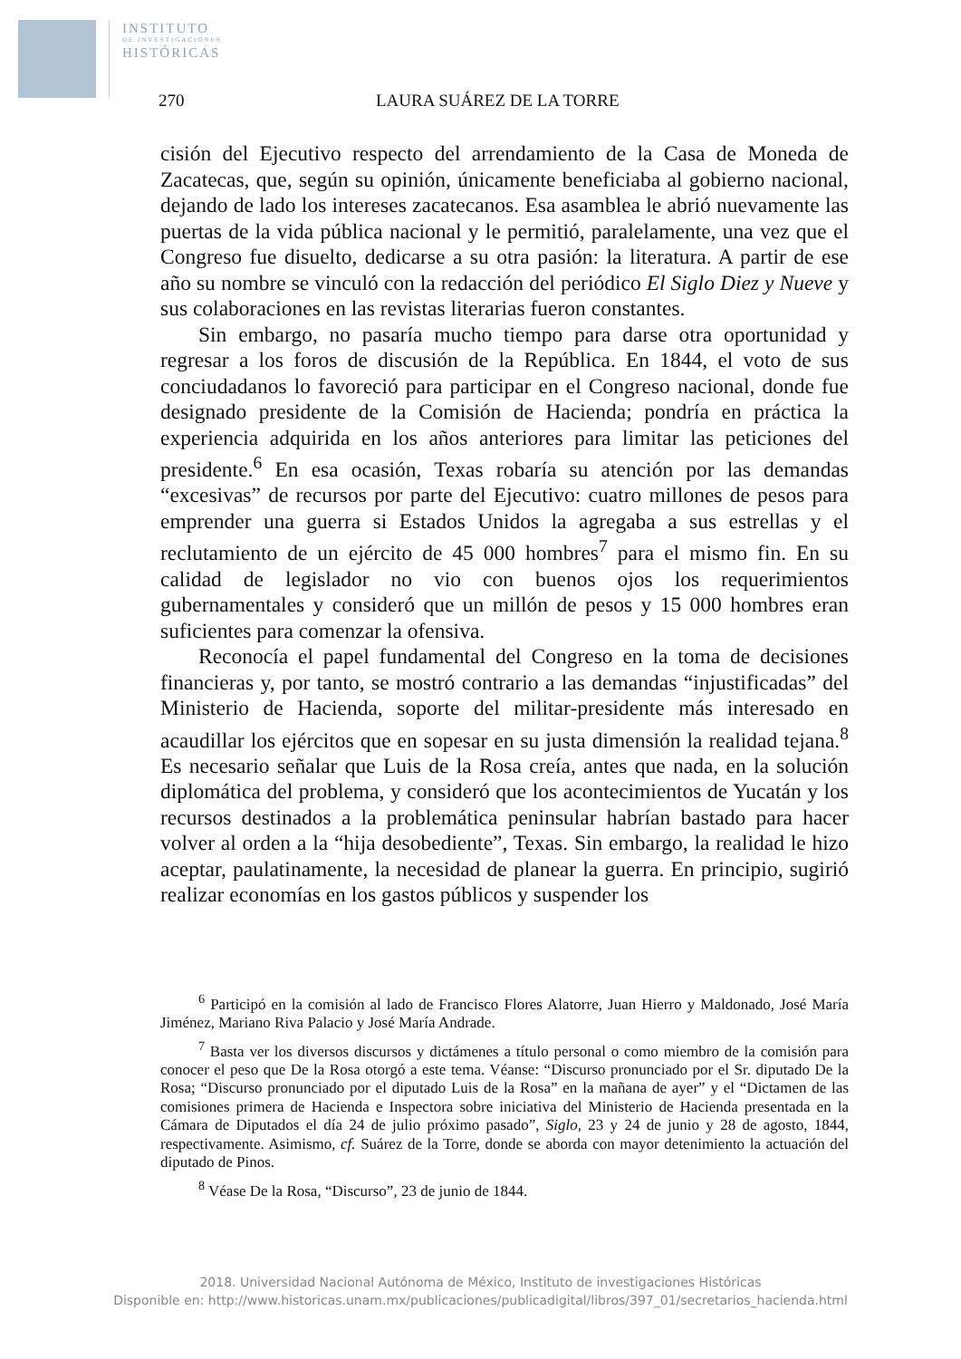INSTITUTO
DE INVESTIGACIONES
HISTÓRICAS
270 LAURA SUÁREZ DE LA TORRE
cisión del Ejecutivo respecto del arrendamiento de la Casa de Moneda de Zacatecas, que, según su opinión, únicamente beneficiaba al gobierno nacional, dejando de lado los intereses zacatecanos. Esa asamblea le abrió nuevamente las puertas de la vida pública nacional y le permitió, paralelamente, una vez que el Congreso fue disuelto, dedicarse a su otra pasión: la literatura. A partir de ese año su nombre se vinculó con la redacción del periódico El Siglo Diez y Nueve y sus colaboraciones en las revistas literarias fueron constantes.
Sin embargo, no pasaría mucho tiempo para darse otra oportunidad y regresar a los foros de discusión de la República. En 1844, el voto de sus conciudadanos lo favoreció para participar en el Congreso nacional, donde fue designado presidente de la Comisión de Hacienda; pondría en práctica la experiencia adquirida en los años anteriores para limitar las peticiones del presidente.<sup>6</sup> En esa ocasión, Texas robaría su atención por las demandas “excesivas” de recursos por parte del Ejecutivo: cuatro millones de pesos para emprender una guerra si Estados Unidos la agregaba a sus estrellas y el reclutamiento de un ejército de 45 000 hombres<sup>7</sup> para el mismo fin. En su calidad de legislador no vio con buenos ojos los requerimientos gubernamentales y consideró que un millón de pesos y 15 000 hombres eran suficientes para comenzar la ofensiva.
Reconocía el papel fundamental del Congreso en la toma de decisiones financieras y, por tanto, se mostró contrario a las demandas “injustificadas” del Ministerio de Hacienda, soporte del militar-presidente más interesado en acaudillar los ejércitos que en sopesar en su justa dimensión la realidad tejana.<sup>8</sup> Es necesario señalar que Luis de la Rosa creía, antes que nada, en la solución diplomática del problema, y consideró que los acontecimientos de Yucatán y los recursos destinados a la problemática peninsular habrían bastado para hacer volver al orden a la “hija desobediente”, Texas. Sin embargo, la realidad le hizo aceptar, paulatinamente, la necesidad de planear la guerra. En principio, sugirió realizar economías en los gastos públicos y suspender los
<sup>6</sup> Participó en la comisión al lado de Francisco Flores Alatorre, Juan Hierro y Maldonado, José María Jiménez, Mariano Riva Palacio y José María Andrade.
<sup>7</sup> Basta ver los diversos discursos y dictámenes a título personal o como miembro de la comisión para conocer el peso que De la Rosa otorgó a este tema. Véanse: “Discurso pronunciado por el Sr. diputado De la Rosa; “Discurso pronunciado por el diputado Luis de la Rosa” en la mañana de ayer” y el “Dictamen de las comisiones primera de Hacienda e Inspectora sobre iniciativa del Ministerio de Hacienda presentada en la Cámara de Diputados el día 24 de julio próximo pasado”, Siglo, 23 y 24 de junio y 28 de agosto, 1844, respectivamente. Asimismo, cf. Suárez de la Torre, donde se aborda con mayor detenimiento la actuación del diputado de Pinos.
<sup>8</sup> Véase De la Rosa, “Discurso”, 23 de junio de 1844.
2018. Universidad Nacional Autónoma de México, Instituto de investigaciones Históricas
Disponible en: http://www.historicas.unam.mx/publicaciones/publicadigital/libros/397_01/secretarios_hacienda.html